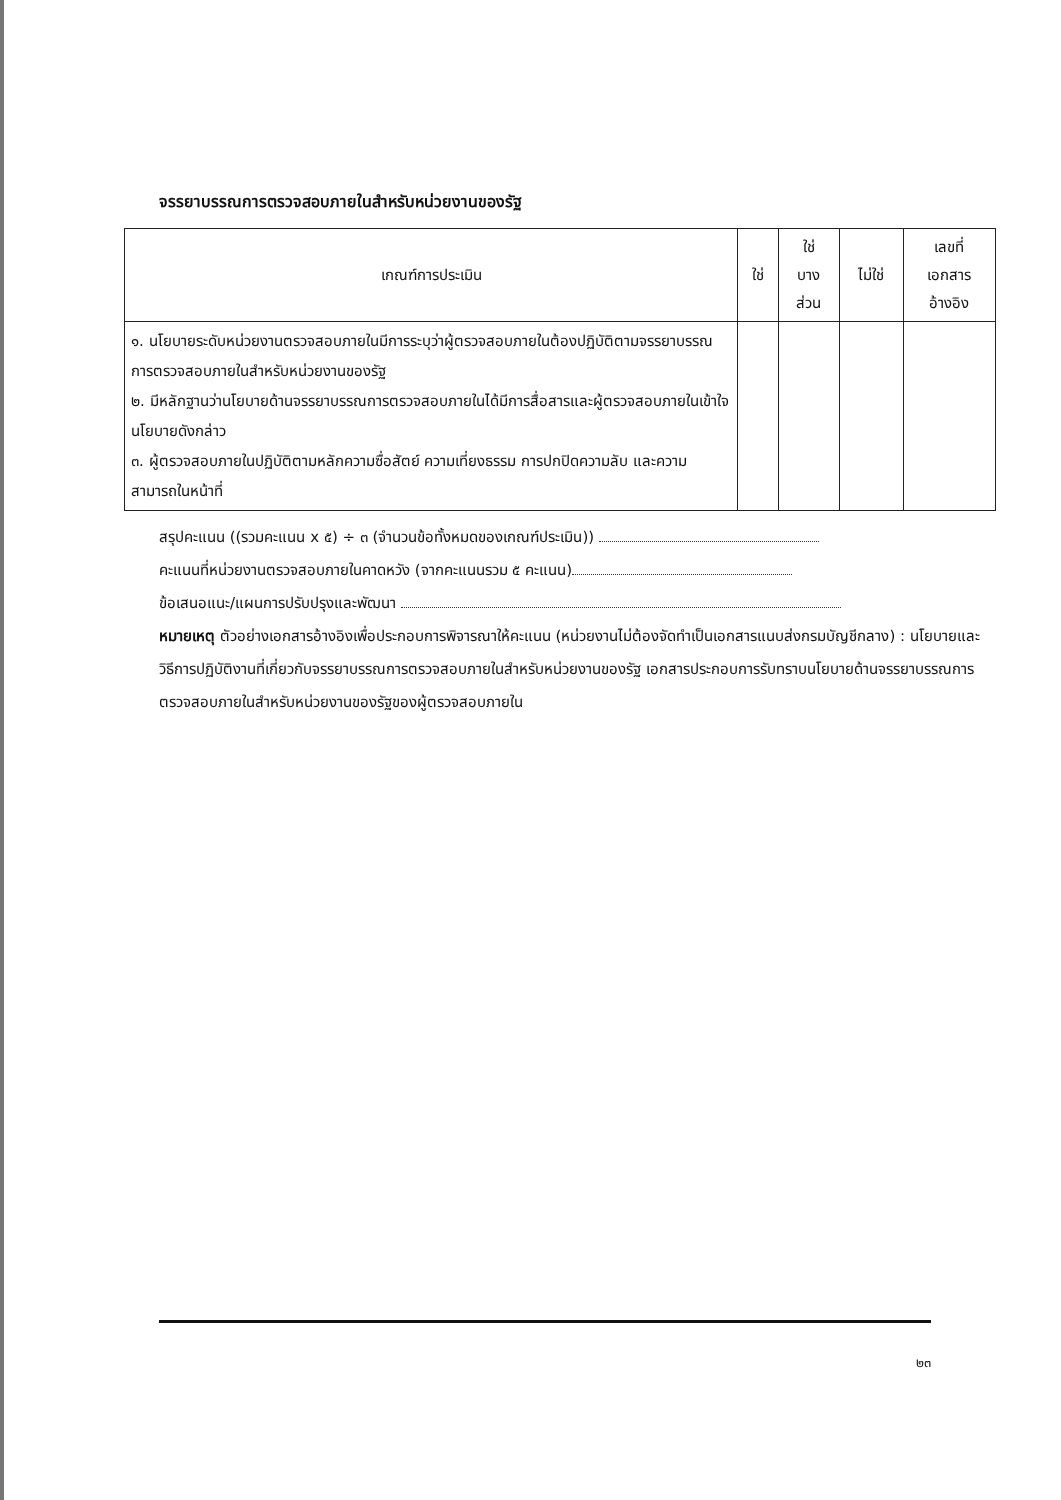จรรยาบรรณการตรวจสอบภายในสำหรับหน่วยงานของรัฐ
| เกณฑ์การประเมิน | ใช่ | ใช่ บาง ส่วน | ไม่ใช่ | เลขที่ เอกสาร อ้างอิง |
| --- | --- | --- | --- | --- |
| ๑. นโยบายระดับหน่วยงานตรวจสอบภายในมีการระบุว่าผู้ตรวจสอบภายในต้องปฏิบัติตามจรรยาบรรณการตรวจสอบภายในสำหรับหน่วยงานของรัฐ ๒. มีหลักฐานว่านโยบายด้านจรรยาบรรณการตรวจสอบภายในได้มีการสื่อสารและผู้ตรวจสอบภายในเข้าใจนโยบายดังกล่าว ๓. ผู้ตรวจสอบภายในปฏิบัติตามหลักความซื่อสัตย์ ความเที่ยงธรรม การปกปิดความลับ และความสามารถในหน้าที่ | | | | |
สรุปคะแนน ((รวมคะแนน x ๕) ÷ ๓ (จำนวนข้อทั้งหมดของเกณฑ์ประเมิน))
คะแนนที่หน่วยงานตรวจสอบภายในคาดหวัง (จากคะแนนรวม ๕ คะแนน)
ข้อเสนอแนะ/แผนการปรับปรุงและพัฒนา
หมายเหตุ ตัวอย่างเอกสารอ้างอิงเพื่อประกอบการพิจารณาให้คะแนน (หน่วยงานไม่ต้องจัดทำเป็นเอกสารแนบส่งกรมบัญชีกลาง) : นโยบายและวิธีการปฏิบัติงานที่เกี่ยวกับจรรยาบรรณการตรวจสอบภายในสำหรับหน่วยงานของรัฐ เอกสารประกอบการรับทราบนโยบายด้านจรรยาบรรณการตรวจสอบภายในสำหรับหน่วยงานของรัฐของผู้ตรวจสอบภายใน
๒๓